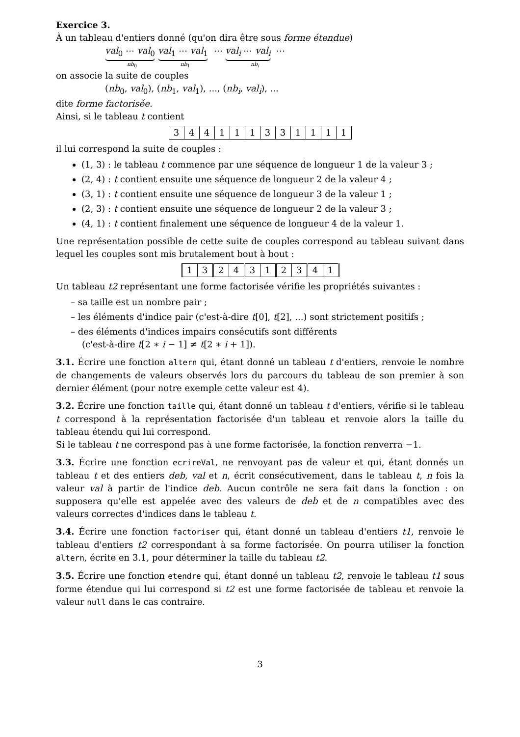Exercice 3.
À un tableau d'entiers donné (qu'on dira être sous forme étendue)
val<sub>0</sub> ⋯ val<sub>0</sub> val<sub>1</sub> ⋯ val<sub>1</sub> ⋯ val<sub>i</sub> ⋯ val<sub>i</sub> ⋯
nb<sub>0</sub> nb<sub>1</sub> nb<sub>i</sub>
on associe la suite de couples
(nb<sub>0</sub>, val<sub>0</sub>), (nb<sub>1</sub>, val<sub>1</sub>), ..., (nb<sub>i</sub>, val<sub>i</sub>), ...
dite forme factorisée.
Ainsi, si le tableau t contient
| 3 | 4 | 4 | 1 | 1 | 1 | 3 | 3 | 1 | 1 | 1 | 1 |
il lui correspond la suite de couples :
(1, 3) : le tableau t commence par une séquence de longueur 1 de la valeur 3 ;
(2, 4) : t contient ensuite une séquence de longueur 2 de la valeur 4 ;
(3, 1) : t contient ensuite une séquence de longueur 3 de la valeur 1 ;
(2, 3) : t contient ensuite une séquence de longueur 2 de la valeur 3 ;
(4, 1) : t contient finalement une séquence de longueur 4 de la valeur 1.
Une représentation possible de cette suite de couples correspond au tableau suivant dans lequel les couples sont mis brutalement bout à bout :
| 1 | 3 | 2 | 4 | 3 | 1 | 2 | 3 | 4 | 1 |
Un tableau t2 représentant une forme factorisée vérifie les propriétés suivantes :
– sa taille est un nombre pair ;
– les éléments d'indice pair (c'est-à-dire t[0], t[2], ...) sont strictement positifs ;
– des éléments d'indices impairs consécutifs sont différents
(c'est-à-dire t[2 ∗ i − 1] ≠ t[2 ∗ i + 1]).
3.1. Écrire une fonction altern qui, étant donné un tableau t d'entiers, renvoie le nombre de changements de valeurs observés lors du parcours du tableau de son premier à son dernier élément (pour notre exemple cette valeur est 4).
3.2. Écrire une fonction taille qui, étant donné un tableau t d'entiers, vérifie si le tableau t correspond à la représentation factorisée d'un tableau et renvoie alors la taille du tableau étendu qui lui correspond.
Si le tableau t ne correspond pas à une forme factorisée, la fonction renverra −1.
3.3. Écrire une fonction ecrireVal, ne renvoyant pas de valeur et qui, étant donnés un tableau t et des entiers deb, val et n, écrit consécutivement, dans le tableau t, n fois la valeur val à partir de l'indice deb. Aucun contrôle ne sera fait dans la fonction : on supposera qu'elle est appelée avec des valeurs de deb et de n compatibles avec des valeurs correctes d'indices dans le tableau t.
3.4. Écrire une fonction factoriser qui, étant donné un tableau d'entiers t1, renvoie le tableau d'entiers t2 correspondant à sa forme factorisée. On pourra utiliser la fonction altern, écrite en 3.1, pour déterminer la taille du tableau t2.
3.5. Écrire une fonction etendre qui, étant donné un tableau t2, renvoie le tableau t1 sous forme étendue qui lui correspond si t2 est une forme factorisée de tableau et renvoie la valeur null dans le cas contraire.
3